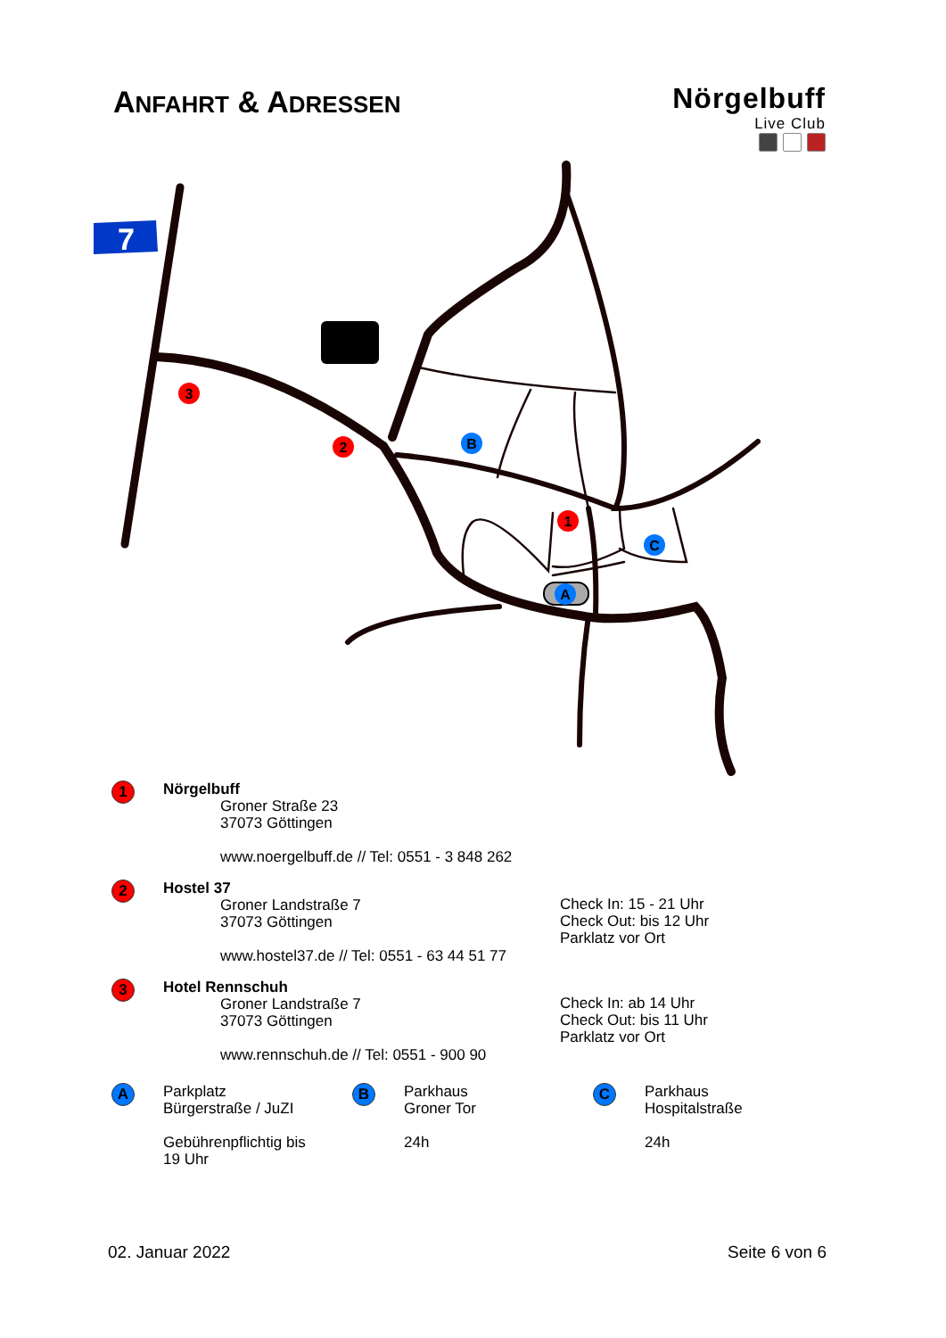7
3
2
1
A
B
C
ANFAHRT & ADRESSEN
Nörgelbuff
Live Club
1
Nörgelbuff
Groner Straße 23
37073 Göttingen
www.noergelbuff.de // Tel: 0551 - 3 848 262
2
Hostel 37
Groner Landstraße 7
37073 Göttingen
www.hostel37.de // Tel: 0551 - 63 44 51 77
Check In: 15 - 21 Uhr
Check Out: bis 12 Uhr
Parklatz vor Ort
3
Hotel Rennschuh
Groner Landstraße 7
37073 Göttingen
www.rennschuh.de // Tel: 0551 - 900 90
Check In: ab 14 Uhr
Check Out: bis 11 Uhr
Parklatz vor Ort
A
Parkplatz
Bürgerstraße / JuZI
Gebührenpflichtig bis
19 Uhr
B
Parkhaus
Groner Tor
24h
C
Parkhaus
Hospitalstraße
24h
02. Januar 2022 Seite 6 von 6